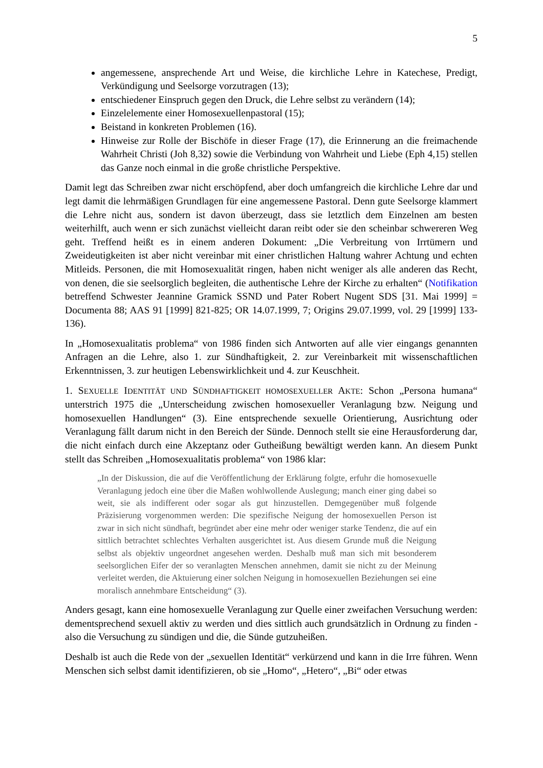5
angemessene, ansprechende Art und Weise, die kirchliche Lehre in Katechese, Predigt, Verkündigung und Seelsorge vorzutragen (13);
entschiedener Einspruch gegen den Druck, die Lehre selbst zu verändern (14);
Einzelelemente einer Homosexuellenpastoral (15);
Beistand in konkreten Problemen (16).
Hinweise zur Rolle der Bischöfe in dieser Frage (17), die Erinnerung an die freimachende Wahrheit Christi (Joh 8,32) sowie die Verbindung von Wahrheit und Liebe (Eph 4,15) stellen das Ganze noch einmal in die große christliche Perspektive.
Damit legt das Schreiben zwar nicht erschöpfend, aber doch umfangreich die kirchliche Lehre dar und legt damit die lehrmäßigen Grundlagen für eine angemessene Pastoral. Denn gute Seelsorge klammert die Lehre nicht aus, sondern ist davon überzeugt, dass sie letztlich dem Einzelnen am besten weiterhilft, auch wenn er sich zunächst vielleicht daran reibt oder sie den scheinbar schwereren Weg geht. Treffend heißt es in einem anderen Dokument: „Die Verbreitung von Irrtümern und Zweideutigkeiten ist aber nicht vereinbar mit einer christlichen Haltung wahrer Achtung und echten Mitleids. Personen, die mit Homosexualität ringen, haben nicht weniger als alle anderen das Recht, von denen, die sie seelsorglich begleiten, die authentische Lehre der Kirche zu erhalten“ (Notifikation betreffend Schwester Jeannine Gramick SSND und Pater Robert Nugent SDS [31. Mai 1999] = Documenta 88; AAS 91 [1999] 821-825; OR 14.07.1999, 7; Origins 29.07.1999, vol. 29 [1999] 133-136).
In „Homosexualitatis problema“ von 1986 finden sich Antworten auf alle vier eingangs genannten Anfragen an die Lehre, also 1. zur Sündhaftigkeit, 2. zur Vereinbarkeit mit wissenschaftlichen Erkenntnissen, 3. zur heutigen Lebenswirklichkeit und 4. zur Keuschheit.
1. SEXUELLE IDENTITÄT UND SÜNDHAFTIGKEIT HOMOSEXUELLER AKTE: Schon „Persona humana“ unterstrich 1975 die „Unterscheidung zwischen homosexueller Veranlagung bzw. Neigung und homosexuellen Handlungen“ (3). Eine entsprechende sexuelle Orientierung, Ausrichtung oder Veranlagung fällt darum nicht in den Bereich der Sünde. Dennoch stellt sie eine Herausforderung dar, die nicht einfach durch eine Akzeptanz oder Gutheißung bewältigt werden kann. An diesem Punkt stellt das Schreiben „Homosexualitatis problema“ von 1986 klar:
„In der Diskussion, die auf die Veröffentlichung der Erklärung folgte, erfuhr die homosexuelle Veranlagung jedoch eine über die Maßen wohlwollende Auslegung; manch einer ging dabei so weit, sie als indifferent oder sogar als gut hinzustellen. Demgegenüber muß folgende Präzisierung vorgenommen werden: Die spezifische Neigung der homosexuellen Person ist zwar in sich nicht sündhaft, begründet aber eine mehr oder weniger starke Tendenz, die auf ein sittlich betrachtet schlechtes Verhalten ausgerichtet ist. Aus diesem Grunde muß die Neigung selbst als objektiv ungeordnet angesehen werden. Deshalb muß man sich mit besonderem seelsorglichen Eifer der so veranlagten Menschen annehmen, damit sie nicht zu der Meinung verleitet werden, die Aktuierung einer solchen Neigung in homosexuellen Beziehungen sei eine moralisch annehmbare Entscheidung“ (3).
Anders gesagt, kann eine homosexuelle Veranlagung zur Quelle einer zweifachen Versuchung werden: dementsprechend sexuell aktiv zu werden und dies sittlich auch grundsätzlich in Ordnung zu finden - also die Versuchung zu sündigen und die, die Sünde gutzuheißen.
Deshalb ist auch die Rede von der „sexuellen Identität“ verkürzend und kann in die Irre führen. Wenn Menschen sich selbst damit identifizieren, ob sie „Homo“, „Hetero“, „Bi“ oder etwas